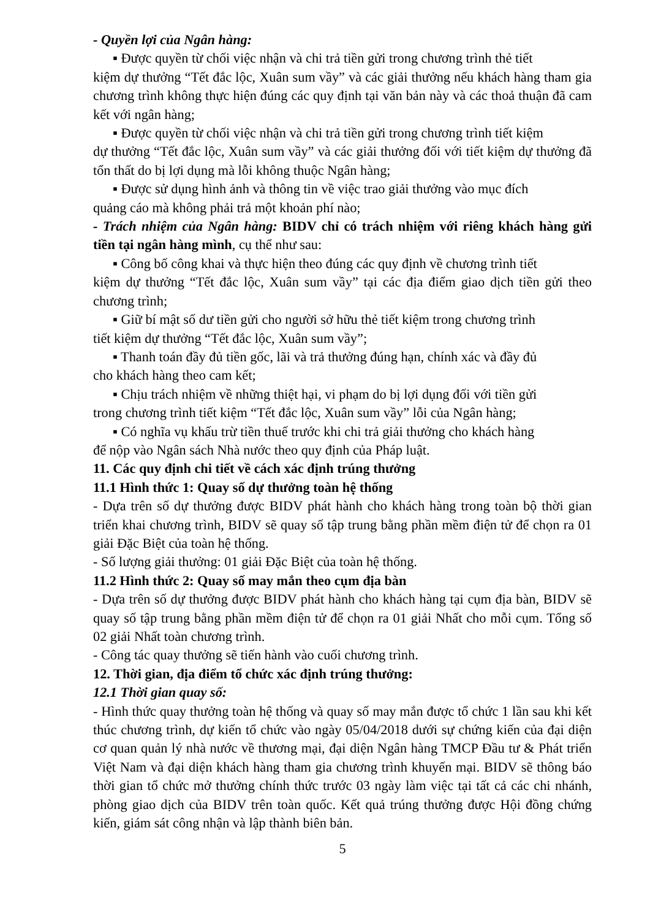- Quyền lợi của Ngân hàng:
▪ Được quyền từ chối việc nhận và chi trả tiền gửi trong chương trình thẻ tiết
kiệm dự thưởng “Tết đắc lộc, Xuân sum vầy” và các giải thưởng nếu khách hàng tham gia chương trình không thực hiện đúng các quy định tại văn bản này và các thoả thuận đã cam kết với ngân hàng;
▪ Được quyền từ chối việc nhận và chi trả tiền gửi trong chương trình tiết kiệm
dự thưởng “Tết đắc lộc, Xuân sum vầy” và các giải thưởng đối với tiết kiệm dự thưởng đã tổn thất do bị lợi dụng mà lỗi không thuộc Ngân hàng;
▪ Được sử dụng hình ảnh và thông tin về việc trao giải thưởng vào mục đích
quảng cáo mà không phải trả một khoản phí nào;
- Trách nhiệm của Ngân hàng: BIDV chỉ có trách nhiệm với riêng khách hàng gửi tiền tại ngân hàng mình, cụ thể như sau:
▪ Công bố công khai và thực hiện theo đúng các quy định về chương trình tiết
kiệm dự thưởng “Tết đắc lộc, Xuân sum vầy” tại các địa điểm giao dịch tiền gửi theo chương trình;
▪ Giữ bí mật số dư tiền gửi cho người sở hữu thẻ tiết kiệm trong chương trình
tiết kiệm dự thưởng “Tết đắc lộc, Xuân sum vầy”;
▪ Thanh toán đầy đủ tiền gốc, lãi và trả thưởng đúng hạn, chính xác và đầy đủ
cho khách hàng theo cam kết;
▪ Chịu trách nhiệm về những thiệt hại, vi phạm do bị lợi dụng đối với tiền gửi
trong chương trình tiết kiệm “Tết đắc lộc, Xuân sum vầy” lỗi của Ngân hàng;
▪ Có nghĩa vụ khấu trừ tiền thuế trước khi chi trả giải thưởng cho khách hàng
để nộp vào Ngân sách Nhà nước theo quy định của Pháp luật.
11. Các quy định chi tiết về cách xác định trúng thưởng
11.1 Hình thức 1: Quay số dự thưởng toàn hệ thống
- Dựa trên số dự thưởng được BIDV phát hành cho khách hàng trong toàn bộ thời gian triển khai chương trình, BIDV sẽ quay số tập trung bằng phần mềm điện tử để chọn ra 01 giải Đặc Biệt của toàn hệ thống.
- Số lượng giải thưởng: 01 giải Đặc Biệt của toàn hệ thống.
11.2 Hình thức 2: Quay số may mắn theo cụm địa bàn
- Dựa trên số dự thưởng được BIDV phát hành cho khách hàng tại cụm địa bàn, BIDV sẽ quay số tập trung bằng phần mềm điện tử để chọn ra 01 giải Nhất cho mỗi cụm. Tổng số 02 giải Nhất toàn chương trình.
- Công tác quay thưởng sẽ tiến hành vào cuối chương trình.
12. Thời gian, địa điểm tổ chức xác định trúng thưởng:
12.1 Thời gian quay số:
- Hình thức quay thưởng toàn hệ thống và quay số may mắn được tổ chức 1 lần sau khi kết thúc chương trình, dự kiến tổ chức vào ngày 05/04/2018 dưới sự chứng kiến của đại diện cơ quan quản lý nhà nước về thương mại, đại diện Ngân hàng TMCP Đầu tư & Phát triển Việt Nam và đại diện khách hàng tham gia chương trình khuyến mại. BIDV sẽ thông báo thời gian tổ chức mở thưởng chính thức trước 03 ngày làm việc tại tất cả các chi nhánh, phòng giao dịch của BIDV trên toàn quốc. Kết quả trúng thưởng được Hội đồng chứng kiến, giám sát công nhận và lập thành biên bản.
5